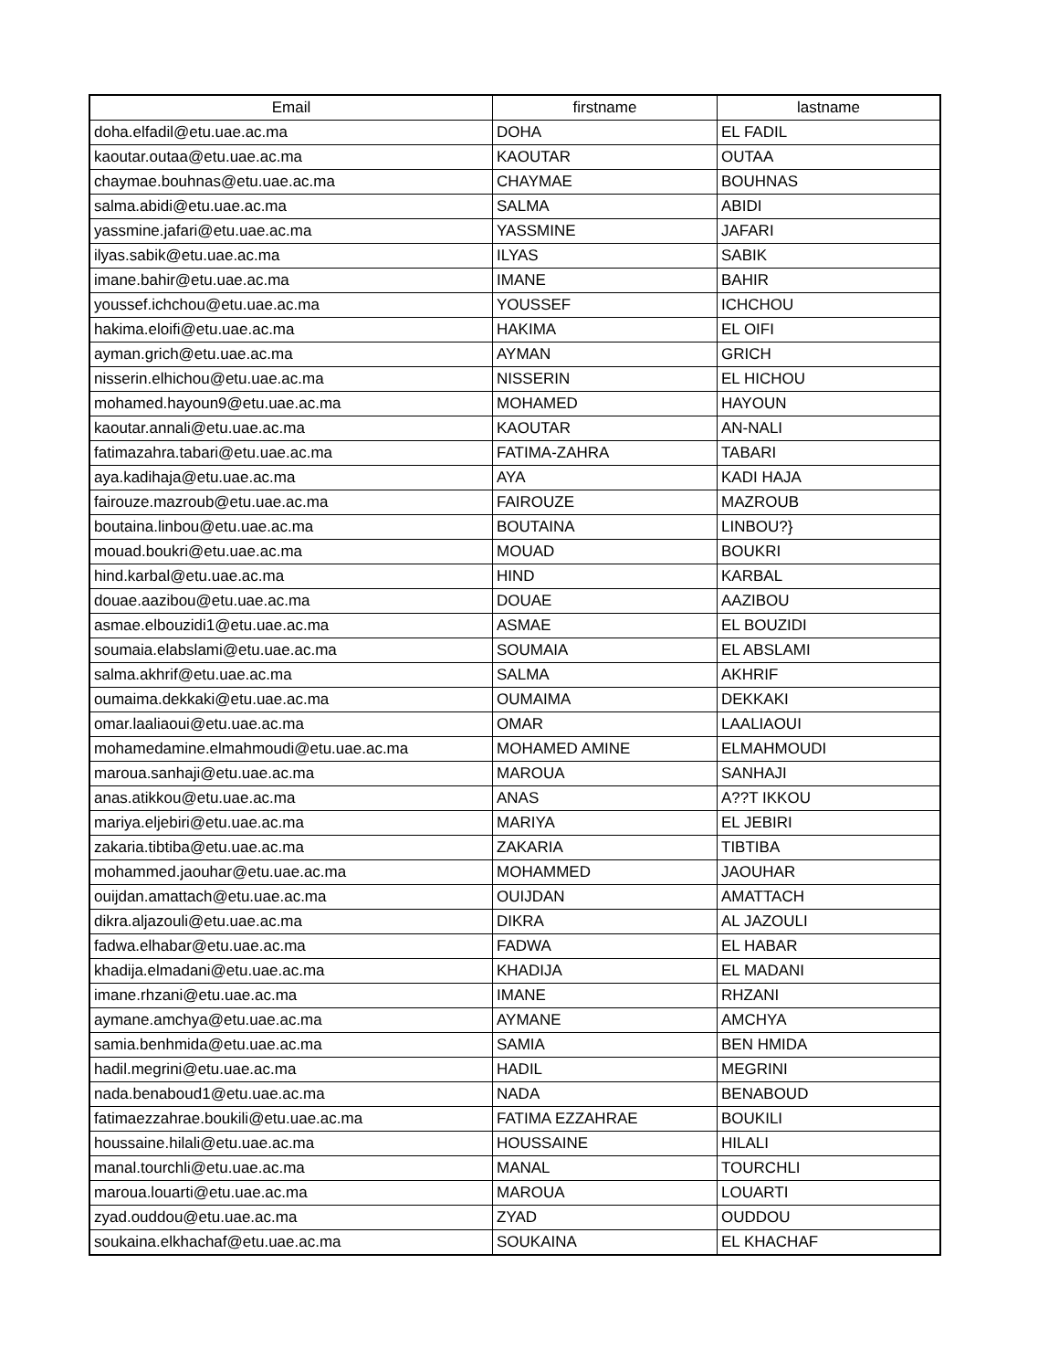| Email | firstname | lastname |
| --- | --- | --- |
| doha.elfadil@etu.uae.ac.ma | DOHA | EL FADIL |
| kaoutar.outaa@etu.uae.ac.ma | KAOUTAR | OUTAA |
| chaymae.bouhnas@etu.uae.ac.ma | CHAYMAE | BOUHNAS |
| salma.abidi@etu.uae.ac.ma | SALMA | ABIDI |
| yassmine.jafari@etu.uae.ac.ma | YASSMINE | JAFARI |
| ilyas.sabik@etu.uae.ac.ma | ILYAS | SABIK |
| imane.bahir@etu.uae.ac.ma | IMANE | BAHIR |
| youssef.ichchou@etu.uae.ac.ma | YOUSSEF | ICHCHOU |
| hakima.eloifi@etu.uae.ac.ma | HAKIMA | EL OIFI |
| ayman.grich@etu.uae.ac.ma | AYMAN | GRICH |
| nisserin.elhichou@etu.uae.ac.ma | NISSERIN | EL HICHOU |
| mohamed.hayoun9@etu.uae.ac.ma | MOHAMED | HAYOUN |
| kaoutar.annali@etu.uae.ac.ma | KAOUTAR | AN-NALI |
| fatimazahra.tabari@etu.uae.ac.ma | FATIMA-ZAHRA | TABARI |
| aya.kadihaja@etu.uae.ac.ma | AYA | KADI HAJA |
| fairouze.mazroub@etu.uae.ac.ma | FAIROUZE | MAZROUB |
| boutaina.linbou@etu.uae.ac.ma | BOUTAINA | LINBOU?} |
| mouad.boukri@etu.uae.ac.ma | MOUAD | BOUKRI |
| hind.karbal@etu.uae.ac.ma | HIND | KARBAL |
| douae.aazibou@etu.uae.ac.ma | DOUAE | AAZIBOU |
| asmae.elbouzidi1@etu.uae.ac.ma | ASMAE | EL BOUZIDI |
| soumaia.elabslami@etu.uae.ac.ma | SOUMAIA | EL ABSLAMI |
| salma.akhrif@etu.uae.ac.ma | SALMA | AKHRIF |
| oumaima.dekkaki@etu.uae.ac.ma | OUMAIMA | DEKKAKI |
| omar.laaliaoui@etu.uae.ac.ma | OMAR | LAALIAOUI |
| mohamedamine.elmahmoudi@etu.uae.ac.ma | MOHAMED AMINE | ELMAHMOUDI |
| maroua.sanhaji@etu.uae.ac.ma | MAROUA | SANHAJI |
| anas.atikkou@etu.uae.ac.ma | ANAS | A??T IKKOU |
| mariya.eljebiri@etu.uae.ac.ma | MARIYA | EL JEBIRI |
| zakaria.tibtiba@etu.uae.ac.ma | ZAKARIA | TIBTIBA |
| mohammed.jaouhar@etu.uae.ac.ma | MOHAMMED | JAOUHAR |
| ouijdan.amattach@etu.uae.ac.ma | OUIJDAN | AMATTACH |
| dikra.aljazouli@etu.uae.ac.ma | DIKRA | AL JAZOULI |
| fadwa.elhabar@etu.uae.ac.ma | FADWA | EL HABAR |
| khadija.elmadani@etu.uae.ac.ma | KHADIJA | EL MADANI |
| imane.rhzani@etu.uae.ac.ma | IMANE | RHZANI |
| aymane.amchya@etu.uae.ac.ma | AYMANE | AMCHYA |
| samia.benhmida@etu.uae.ac.ma | SAMIA | BEN HMIDA |
| hadil.megrini@etu.uae.ac.ma | HADIL | MEGRINI |
| nada.benaboud1@etu.uae.ac.ma | NADA | BENABOUD |
| fatimaezzahrae.boukili@etu.uae.ac.ma | FATIMA EZZAHRAE | BOUKILI |
| houssaine.hilali@etu.uae.ac.ma | HOUSSAINE | HILALI |
| manal.tourchli@etu.uae.ac.ma | MANAL | TOURCHLI |
| maroua.louarti@etu.uae.ac.ma | MAROUA | LOUARTI |
| zyad.ouddou@etu.uae.ac.ma | ZYAD | OUDDOU |
| soukaina.elkhachaf@etu.uae.ac.ma | SOUKAINA | EL KHACHAF |